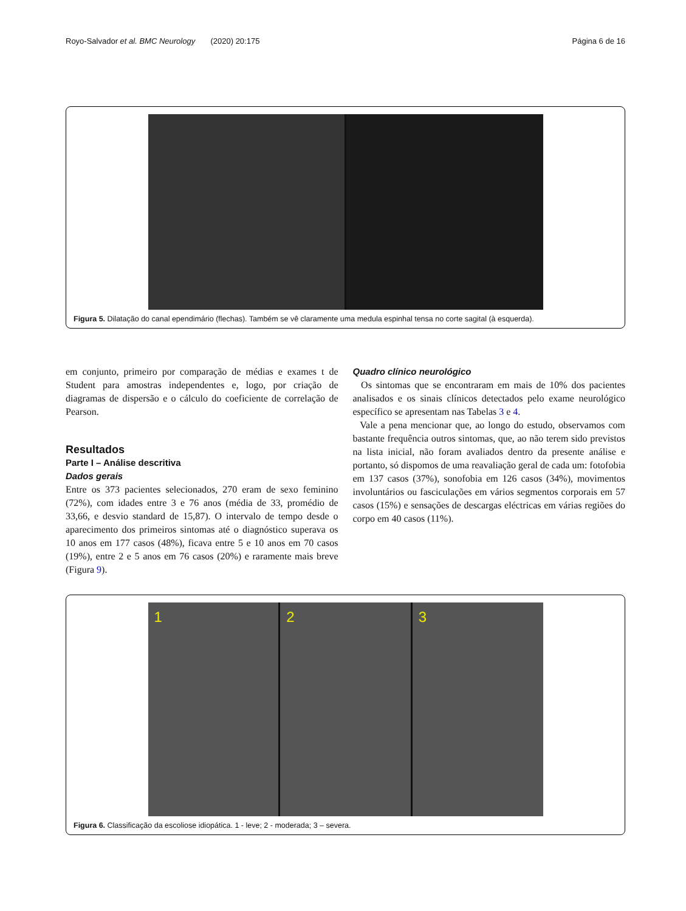Royo-Salvador et al. BMC Neurology (2020) 20:175 Página 6 de 16
Figura 5. Dilatação do canal ependimário (flechas). Também se vê claramente uma medula espinhal tensa no corte sagital (à esquerda).
em conjunto, primeiro por comparação de médias e exames t de Student para amostras independentes e, logo, por criação de diagramas de dispersão e o cálculo do coeficiente de correlação de Pearson.
Resultados
Parte I – Análise descritiva
Dados gerais
Entre os 373 pacientes selecionados, 270 eram de sexo feminino (72%), com idades entre 3 e 76 anos (média de 33, promédio de 33,66, e desvio standard de 15,87). O intervalo de tempo desde o aparecimento dos primeiros sintomas até o diagnóstico superava os 10 anos em 177 casos (48%), ficava entre 5 e 10 anos em 70 casos (19%), entre 2 e 5 anos em 76 casos (20%) e raramente mais breve (Figura 9).
Quadro clínico neurológico
Os sintomas que se encontraram em mais de 10% dos pacientes analisados e os sinais clínicos detectados pelo exame neurológico específico se apresentam nas Tabelas 3 e 4.
Vale a pena mencionar que, ao longo do estudo, observamos com bastante frequência outros sintomas, que, ao não terem sido previstos na lista inicial, não foram avaliados dentro da presente análise e portanto, só dispomos de uma reavaliação geral de cada um: fotofobia em 137 casos (37%), sonofobia em 126 casos (34%), movimentos involuntários ou fasciculações em vários segmentos corporais em 57 casos (15%) e sensações de descargas eléctricas em várias regiões do corpo em 40 casos (11%).
1 2 3
Figura 6. Classificação da escoliose idiopática. 1 - leve; 2 - moderada; 3 – severa.